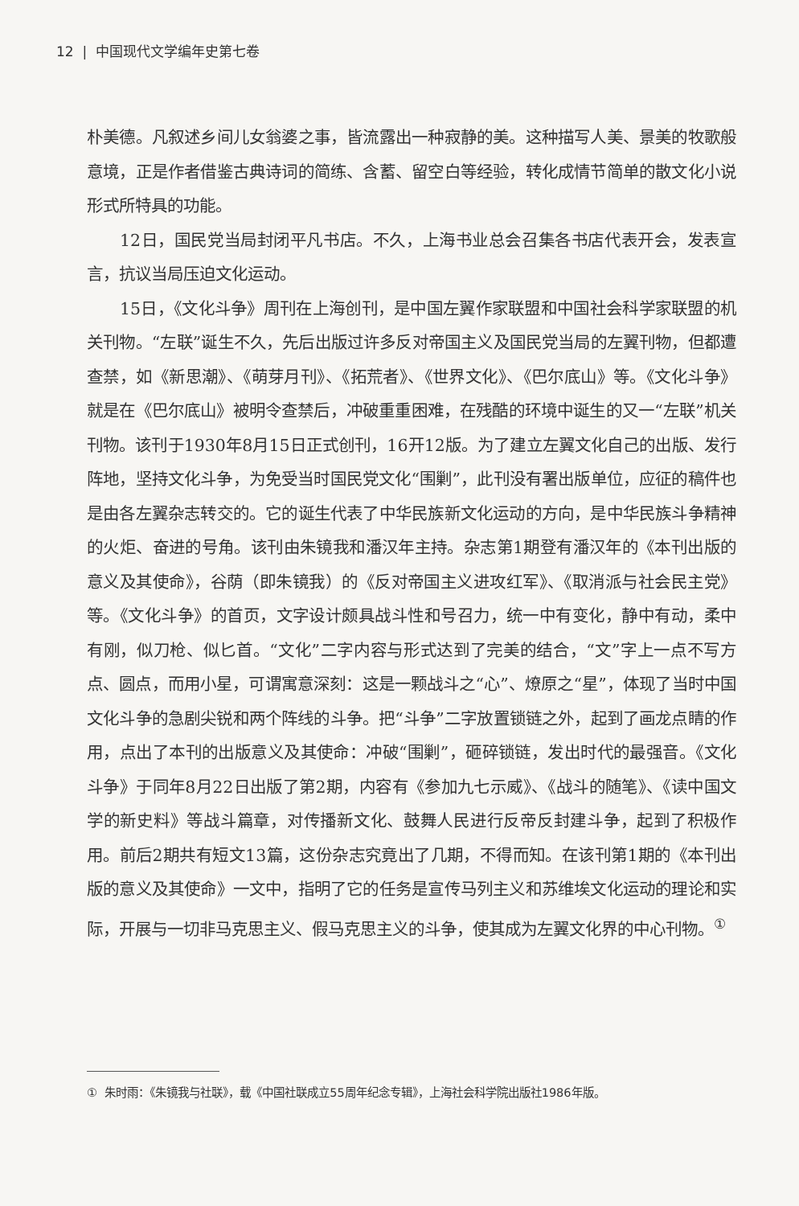12 | 中国现代文学编年史第七卷
朴美德。凡叙述乡间儿女翁婆之事，皆流露出一种寂静的美。这种描写人美、景美的牧歌般意境，正是作者借鉴古典诗词的简练、含蓄、留空白等经验，转化成情节简单的散文化小说形式所特具的功能。
12日，国民党当局封闭平凡书店。不久，上海书业总会召集各书店代表开会，发表宣言，抗议当局压迫文化运动。
15日，《文化斗争》周刊在上海创刊，是中国左翼作家联盟和中国社会科学家联盟的机关刊物。“左联”诞生不久，先后出版过许多反对帝国主义及国民党当局的左翼刊物，但都遭查禁，如《新思潮》、《萌芽月刊》、《拓荒者》、《世界文化》、《巴尔底山》等。《文化斗争》就是在《巴尔底山》被明令查禁后，冲破重重困难，在残酷的环境中诞生的又一“左联”机关刊物。该刊于1930年8月15日正式创刊，16开12版。为了建立左翼文化自己的出版、发行阵地，坚持文化斗争，为免受当时国民党文化“围剿”，此刊没有署出版单位，应征的稿件也是由各左翼杂志转交的。它的诞生代表了中华民族新文化运动的方向，是中华民族斗争精神的火炬、奋进的号角。该刊由朱镜我和潘汉年主持。杂志第1期登有潘汉年的《本刊出版的意义及其使命》，谷荫（即朱镜我）的《反对帝国主义进攻红军》、《取消派与社会民主党》等。《文化斗争》的首页，文字设计颇具战斗性和号召力，统一中有变化，静中有动，柔中有刚，似刀枪、似匕首。“文化”二字内容与形式达到了完美的结合，“文”字上一点不写方点、圆点，而用小星，可谓寓意深刻：这是一颗战斗之“心”、燎原之“星”，体现了当时中国文化斗争的急剧尖锐和两个阵线的斗争。把“斗争”二字放置锁链之外，起到了画龙点睛的作用，点出了本刊的出版意义及其使命：冲破“围剿”，砸碎锁链，发出时代的最强音。《文化斗争》于同年8月22日出版了第2期，内容有《参加九七示威》、《战斗的随笔》、《读中国文学的新史料》等战斗篇章，对传播新文化、鼓舞人民进行反帝反封建斗争，起到了积极作用。前后2期共有短文13篇，这份杂志究竟出了几期，不得而知。在该刊第1期的《本刊出版的意义及其使命》一文中，指明了它的任务是宣传马列主义和苏维埃文化运动的理论和实际，开展与一切非马克思主义、假马克思主义的斗争，使其成为左翼文化界的中心刊物。<sup>①</sup>
① 朱时雨：《朱镜我与社联》，载《中国社联成立55周年纪念专辑》，上海社会科学院出版社1986年版。